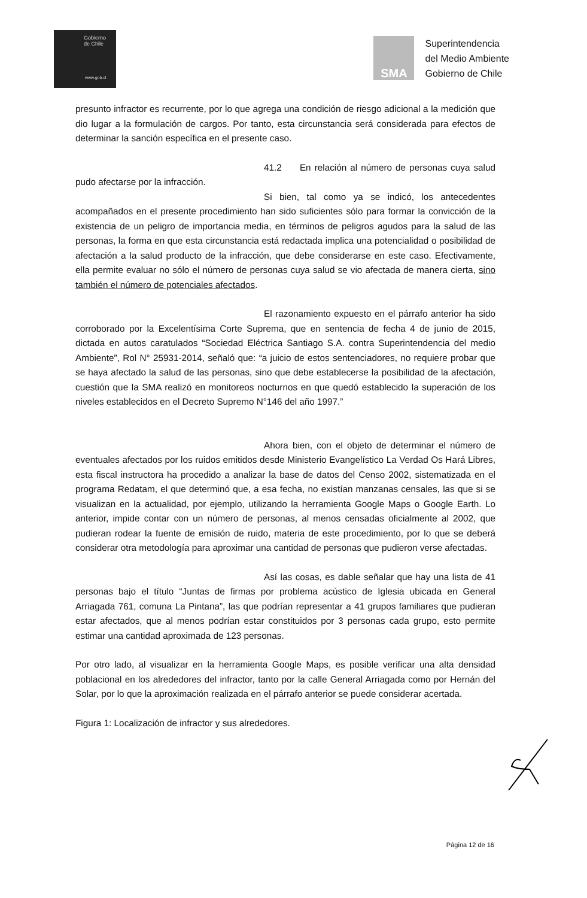Gobierno
de Chile
www.gob.cl
SMA
Superintendencia
del Medio Ambiente
Gobierno de Chile
presunto infractor es recurrente, por lo que agrega una condición de riesgo adicional a la medición que dio lugar a la formulación de cargos. Por tanto, esta circunstancia será considerada para efectos de determinar la sanción específica en el presente caso.
41.2 En relación al número de personas cuya salud pudo afectarse por la infracción.
Si bien, tal como ya se indicó, los antecedentes acompañados en el presente procedimiento han sido suficientes sólo para formar la convicción de la existencia de un peligro de importancia media, en términos de peligros agudos para la salud de las personas, la forma en que esta circunstancia está redactada implica una potencialidad o posibilidad de afectación a la salud producto de la infracción, que debe considerarse en este caso. Efectivamente, ella permite evaluar no sólo el número de personas cuya salud se vio afectada de manera cierta, sino también el número de potenciales afectados.
El razonamiento expuesto en el párrafo anterior ha sido corroborado por la Excelentísima Corte Suprema, que en sentencia de fecha 4 de junio de 2015, dictada en autos caratulados “Sociedad Eléctrica Santiago S.A. contra Superintendencia del medio Ambiente”, Rol N° 25931-2014, señaló que: “a juicio de estos sentenciadores, no requiere probar que se haya afectado la salud de las personas, sino que debe establecerse la posibilidad de la afectación, cuestión que la SMA realizó en monitoreos nocturnos en que quedó establecido la superación de los niveles establecidos en el Decreto Supremo N°146 del año 1997.”
Ahora bien, con el objeto de determinar el número de eventuales afectados por los ruidos emitidos desde Ministerio Evangelístico La Verdad Os Hará Libres, esta fiscal instructora ha procedido a analizar la base de datos del Censo 2002, sistematizada en el programa Redatam, el que determinó que, a esa fecha, no existían manzanas censales, las que si se visualizan en la actualidad, por ejemplo, utilizando la herramienta Google Maps o Google Earth. Lo anterior, impide contar con un número de personas, al menos censadas oficialmente al 2002, que pudieran rodear la fuente de emisión de ruido, materia de este procedimiento, por lo que se deberá considerar otra metodología para aproximar una cantidad de personas que pudieron verse afectadas.
Así las cosas, es dable señalar que hay una lista de 41 personas bajo el título “Juntas de firmas por problema acústico de Iglesia ubicada en General Arriagada 761, comuna La Pintana”, las que podrían representar a 41 grupos familiares que pudieran estar afectados, que al menos podrían estar constituidos por 3 personas cada grupo, esto permite estimar una cantidad aproximada de 123 personas.
Por otro lado, al visualizar en la herramienta Google Maps, es posible verificar una alta densidad poblacional en los alrededores del infractor, tanto por la calle General Arriagada como por Hernán del Solar, por lo que la aproximación realizada en el párrafo anterior se puede considerar acertada.
Figura 1: Localización de infractor y sus alrededores.
Página 12 de 16